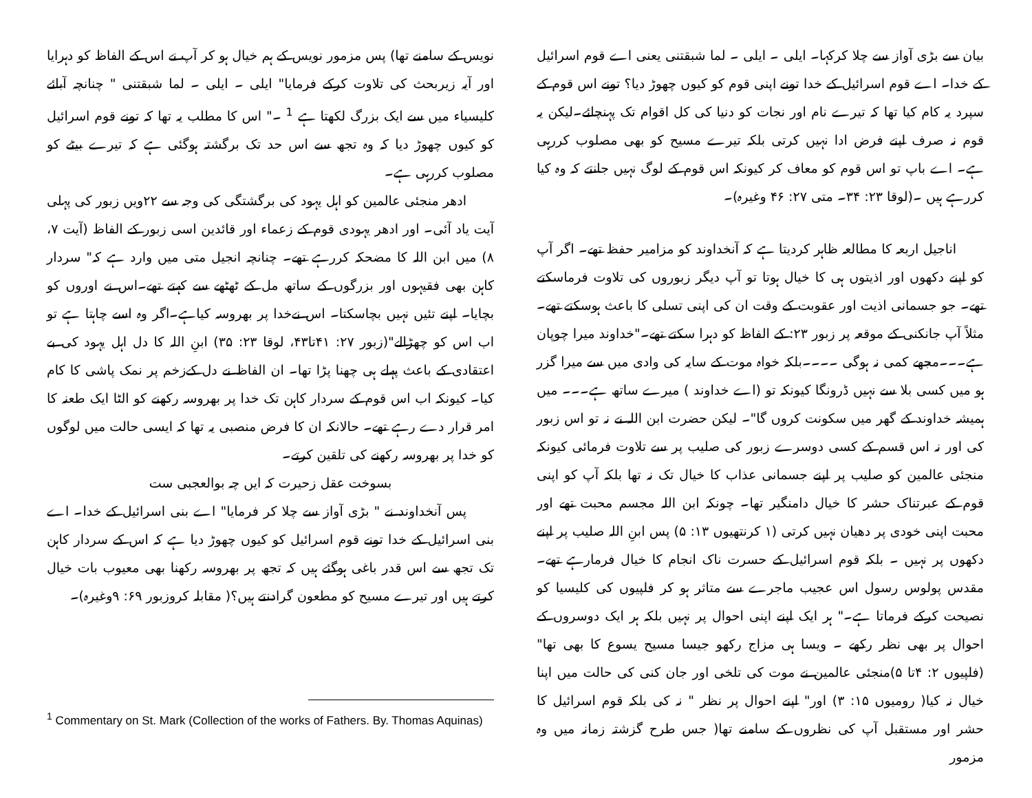بیان سے بڑی آواز سے چلا کرکہا۔ ایلی ۔ ایلی ۔ لما شبقتنی یعنی اے قوم اسرائیل کے خدا۔ اے قوم اسرائیل کے خدا تونے اپنی قوم کو کیوں چھوڑ دیا؟ تونے اس قوم کے سپرد یہ کام کیا تھا کہ تیرے نام اور نجات کو دنیا کی کل اقوام تک پہنچائے۔لیکن یہ قوم نہ صرف اپنے فرض ادا نہیں کرتی بلکہ تیرے مسیح کو بھی مصلوب کررہی ہے۔ اے باپ تو اس قوم کو معاف کر کیونکہ اس قوم کے لوگ نہیں جانتے کہ وہ کیا کررہے ہیں ۔(لوقا ۲۳: ۳۴۔ متی ۲۷: ۴۶ وغیرہ)۔
اناجیل اربعہ کا مطالعہ ظاہر کردیتا ہے کہ آنخداوند کو مزامیر حفظ تھے۔ اگر آپ کو اپنے دکھوں اور اذیتوں ہی کا خیال ہوتا تو آپ دیگر زبوروں کی تلاوت فرماسکتے تھے۔ جو جسمانی اذیت اور عقوبت کے وقت ان کی اپنی تسلی کا باعث ہوسکتے تھے۔ مثلاً آپ جانکنی کے موقعہ پر زبور ۲۳: کے الفاظ کو دہرا سکتے تھے۔"خداوند میرا چوپان ہے۔۔۔مجھے کمی نہ ہوگی ۔۔۔۔بلکہ خواہ موت کے سایہ کی وادی میں سے میرا گزر ہو میں کسی بلا سے نہیں ڈرونگا کیونکہ تو (اے خداوند ) میرے ساتھ ہے۔۔۔ میں ہمیشہ خداوند کے گھر میں سکونت کروں گا"۔ لیکن حضرت ابن اللہ نے نہ تو اس زبور کی اور نہ اس قسم کے کسی دوسرے زبور کی صلیب پر سے تلاوت فرمائی کیونکہ منجئی عالمین کو صلیب پر اپنے جسمانی عذاب کا خیال تک نہ تھا بلکہ آپ کو اپنی قوم کے عبرتناک حشر کا خیال دامنگیر تھا۔ چونکہ ابن اللہ مجسم محبت تھے اور محبت اپنی خودی پر دھیان نہیں کرتی (۱ کرنتھیوں ۱۳: ۵) پس ابنِ اللہ صلیب پر اپنے دکھوں پر نہیں ۔ بلکہ قوم اسرائیل کے حسرت ناک انجام کا خیال فرمارہے تھے۔ مقدس پولوس رسول اس عجیب ماجرے سے متاثر ہو کر فلپیوں کی کلیسیا کو نصیحت کرکے فرماتا ہے۔" ہر ایک اپنے اپنی احوال پر نہیں بلکہ ہر ایک دوسروں کے احوال پر بھی نظر رکھے ۔ ویسا ہی مزاج رکھو جیسا مسیح یسوع کا بھی تھا"(فلپیوں ۲: ۴تا ۵)منجئی عالمین نے موت کی تلخی اور جان کنی کی حالت میں اپنا خیال نہ کیا( رومیوں ۱۵: ۳) اور" اپنے احوال پر نظر " نہ کی بلکہ قوم اسرائیل کا حشر اور مستقبل آپ کی نظروں کے سامنے تھا( جس طرح گزشتہ زمانہ میں وہ مزمور
نویس کے سامنے تھا) پس مزمور نویس کے ہم خیال ہو کر آپ نے اس کے الفاظ کو دہرایا اور آیہ زیربحث کی تلاوت کرکے فرمایا" ایلی ۔ ایلی ۔ لما شبقتنی " چنانچہ آبائے کلیسیاء میں سے ایک بزرگ لکھتا ہے <sup>1</sup> ۔" اس کا مطلب یہ تھا کہ تونے قوم اسرائیل کو کیوں چھوڑ دیا کہ وہ تجھ سے اس حد تک برگشتہ ہوگئی ہے کہ تیرے بیٹے کو مصلوب کررہی ہے۔
ادھر منجئی عالمین کو اہل یہود کی برگشتگی کی وجہ سے ۲۲ویں زبور کی پہلی آیت یاد آئی۔ اور ادھر یہودی قوم کے زعماء اور قائدین اسی زبور کے الفاظ (آیت ۷، ۸) میں ابن اللہ کا مضحکہ کررہے تھے۔ چنانچہ انجیل متی میں وارد ہے کہ" سردار کاہن بھی فقیہوں اور بزرگوں کے ساتھ مل کے ٹھٹھے سے کہتے تھے۔اس نے اوروں کو بچایا۔ اپنے تئیں نہیں بچاسکتا۔ اس نےخدا پر بھروسہ کیاہے۔اگر وہ اسے چاہتا ہے تو اب اس کو چھڑالے"(زبور ۲۷: ۴۱تا۴۳، لوقا ۲۳: ۳۵) ابنِ اللہ کا دل اہل یہود کی بے اعتقادی کے باعث پہلے ہی چھنا پڑا تھا۔ ان الفاظ نے دل کےزخم پر نمک پاشی کا کام کیا۔ کیونکہ اب اس قوم کے سردار کاہن تک خدا پر بھروسہ رکھنے کو الٹا ایک طعنہ کا امر قرار دے رہے تھے۔ حالانکہ ان کا فرض منصبی یہ تھا کہ ایسی حالت میں لوگوں کو خدا پر بھروسہ رکھنے کی تلقین کرتے۔
بسوخت عقل زحیرت کہ ایں چہ بوالعجبی ست
پس آنخداوند نے " بڑی آواز سے چلا کر فرمایا" اے بنی اسرائیل کے خدا۔ اے بنی اسرائیل کے خدا تونے قوم اسرائیل کو کیوں چھوڑ دیا ہے کہ اس کے سردار کاہن تک تجھ سے اس قدر باغی ہوگئے ہیں کہ تجھ پر بھروسہ رکھنا بھی معیوب بات خیال کرتے ہیں اور تیرے مسیح کو مطعون گرادنتے ہیں؟( مقابلہ کروزبور ۶۹: ۹وغیرہ)۔
<sup>1</sup> Commentary on St. Mark (Collection of the works of Fathers. By. Thomas Aquinas)